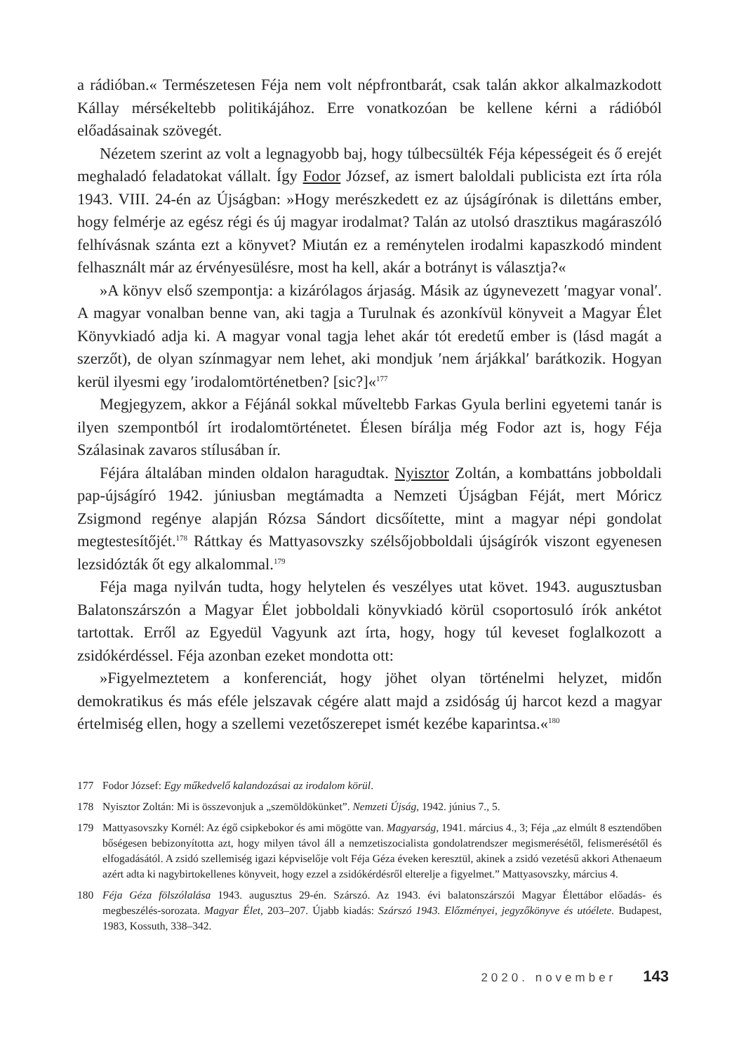a rádióban.« Természetesen Féja nem volt népfrontbarát, csak talán akkor alkalmazkodott Kállay mérsékeltebb politikájához. Erre vonatkozóan be kellene kérni a rádióból előadásainak szövegét.
Nézetem szerint az volt a legnagyobb baj, hogy túlbecsülték Féja képességeit és ő erejét meghaladó feladatokat vállalt. Így Fodor József, az ismert baloldali publicista ezt írta róla 1943. VIII. 24-én az Újságban: »Hogy merészkedett ez az újságírónak is dilettáns ember, hogy felmérje az egész régi és új magyar irodalmat? Talán az utolsó drasztikus magáraszóló felhívásnak szánta ezt a könyvet? Miután ez a reménytelen irodalmi kapaszkodó mindent felhasznált már az érvényesülésre, most ha kell, akár a botrányt is választja?«
»A könyv első szempontja: a kizárólagos árjaság. Másik az úgynevezett ′magyar vonal′. A magyar vonalban benne van, aki tagja a Turulnak és azonkívül könyveit a Magyar Élet Könyvkiadó adja ki. A magyar vonal tagja lehet akár tót eredetű ember is (lásd magát a szerzőt), de olyan színmagyar nem lehet, aki mondjuk ′nem árjákkal′ barátkozik. Hogyan kerül ilyesmi egy ′irodalomtörténetben? [sic?]«<sup>177</sup>
Megjegyzem, akkor a Féjánál sokkal műveltebb Farkas Gyula berlini egyetemi tanár is ilyen szempontból írt irodalomtörténetet. Élesen bírálja még Fodor azt is, hogy Féja Szálasinak zavaros stílusában ír.
Féjára általában minden oldalon haragudtak. Nyisztor Zoltán, a kombattáns jobboldali pap-újságíró 1942. júniusban megtámadta a Nemzeti Újságban Féját, mert Móricz Zsigmond regénye alapján Rózsa Sándort dicsőítette, mint a magyar népi gondolat megtestesítőjét.<sup>178</sup> Ráttkay és Mattyasovszky szélsőjobboldali újságírók viszont egyenesen lezsidózták őt egy alkalommal.<sup>179</sup>
Féja maga nyilván tudta, hogy helytelen és veszélyes utat követ. 1943. augusztusban Balatonszárszón a Magyar Élet jobboldali könyvkiadó körül csoportosuló írók ankétot tartottak. Erről az Egyedül Vagyunk azt írta, hogy, hogy túl keveset foglalkozott a zsidókérdéssel. Féja azonban ezeket mondotta ott:
»Figyelmeztetem a konferenciát, hogy jöhet olyan történelmi helyzet, midőn demokratikus és más eféle jelszavak cégére alatt majd a zsidóság új harcot kezd a magyar értelmiség ellen, hogy a szellemi vezetőszerepet ismét kezébe kaparintsa.«<sup>180</sup>
177 Fodor József: Egy műkedvelő kalandozásai az irodalom körül.
178 Nyisztor Zoltán: Mi is összevonjuk a „szemöldökünket”. Nemzeti Újság, 1942. június 7., 5.
179 Mattyasovszky Kornél: Az égő csipkebokor és ami mögötte van. Magyarság, 1941. március 4., 3; Féja „az elmúlt 8 esztendőben bőségesen bebizonyította azt, hogy milyen távol áll a nemzetiszocialista gondolatrendszer megismerésétől, felismerésétől és elfogadásától. A zsidó szellemiség igazi képviselője volt Féja Géza éveken keresztül, akinek a zsidó vezetésű akkori Athenaeum azért adta ki nagybirtokellenes könyveit, hogy ezzel a zsidókérdésről elterelje a figyelmet.” Mattyasovszky, március 4.
180 Féja Géza fölszólalása 1943. augusztus 29-én. Szárszó. Az 1943. évi balatonszárszói Magyar Élettábor előadás- és megbeszélés-sorozata. Magyar Élet, 203–207. Újabb kiadás: Szárszó 1943. Előzményei, jegyzőkönyve és utóélete. Budapest, 1983, Kossuth, 338–342.
2020. november 143